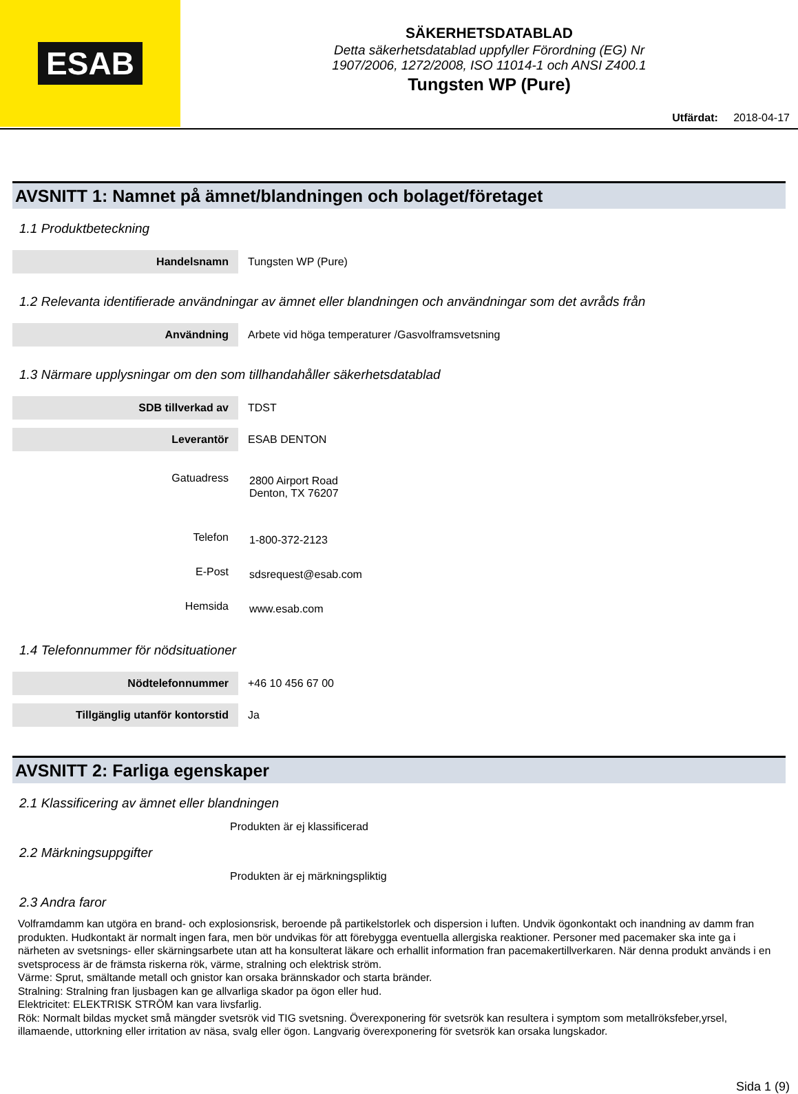ESAB
SÄKERHETSDATABLAD
Detta säkerhetsdatablad uppfyller Förordning (EG) Nr
1907/2006, 1272/2008, ISO 11014-1 och ANSI Z400.1
Tungsten WP (Pure)
Utfärdat: 2018-04-17
AVSNITT 1: Namnet på ämnet/blandningen och bolaget/företaget
1.1 Produktbeteckning
| Handelsnamn | Tungsten WP (Pure) |
1.2 Relevanta identifierade användningar av ämnet eller blandningen och användningar som det avråds från
| Användning | Arbete vid höga temperaturer /Gasvolframsvetsning |
1.3 Närmare upplysningar om den som tillhandahåller säkerhetsdatablad
| SDB tillverkad av | TDST |
| Leverantör | ESAB DENTON |
| Gatuadress | 2800 Airport Road Denton, TX 76207 |
| Telefon | 1-800-372-2123 |
| E-Post | sdsrequest@esab.com |
| Hemsida | www.esab.com |
1.4 Telefonnummer för nödsituationer
| Nödtelefonnummer | +46 10 456 67 00 |
| Tillgänglig utanför kontorstid | Ja |
AVSNITT 2: Farliga egenskaper
2.1 Klassificering av ämnet eller blandningen
Produkten är ej klassificerad
2.2 Märkningsuppgifter
Produkten är ej märkningspliktig
2.3 Andra faror
Volframdamm kan utgöra en brand- och explosionsrisk, beroende på partikelstorlek och dispersion i luften. Undvik ögonkontakt och inandning av damm fran produkten. Hudkontakt är normalt ingen fara, men bör undvikas för att förebygga eventuella allergiska reaktioner. Personer med pacemaker ska inte ga i närheten av svetsnings- eller skärningsarbete utan att ha konsulterat läkare och erhallit information fran pacemakertillverkaren. När denna produkt används i en svetsprocess är de främsta riskerna rök, värme, stralning och elektrisk ström.
Värme: Sprut, smältande metall och gnistor kan orsaka brännskador och starta bränder.
Stralning: Stralning fran ljusbagen kan ge allvarliga skador pa ögon eller hud.
Elektricitet: ELEKTRISK STRÖM kan vara livsfarlig.
Rök: Normalt bildas mycket små mängder svetsrök vid TIG svetsning. Överexponering för svetsrök kan resultera i symptom som metallröksfeber,yrsel, illamaende, uttorkning eller irritation av näsa, svalg eller ögon. Langvarig överexponering för svetsrök kan orsaka lungskador.
Sida 1 (9)